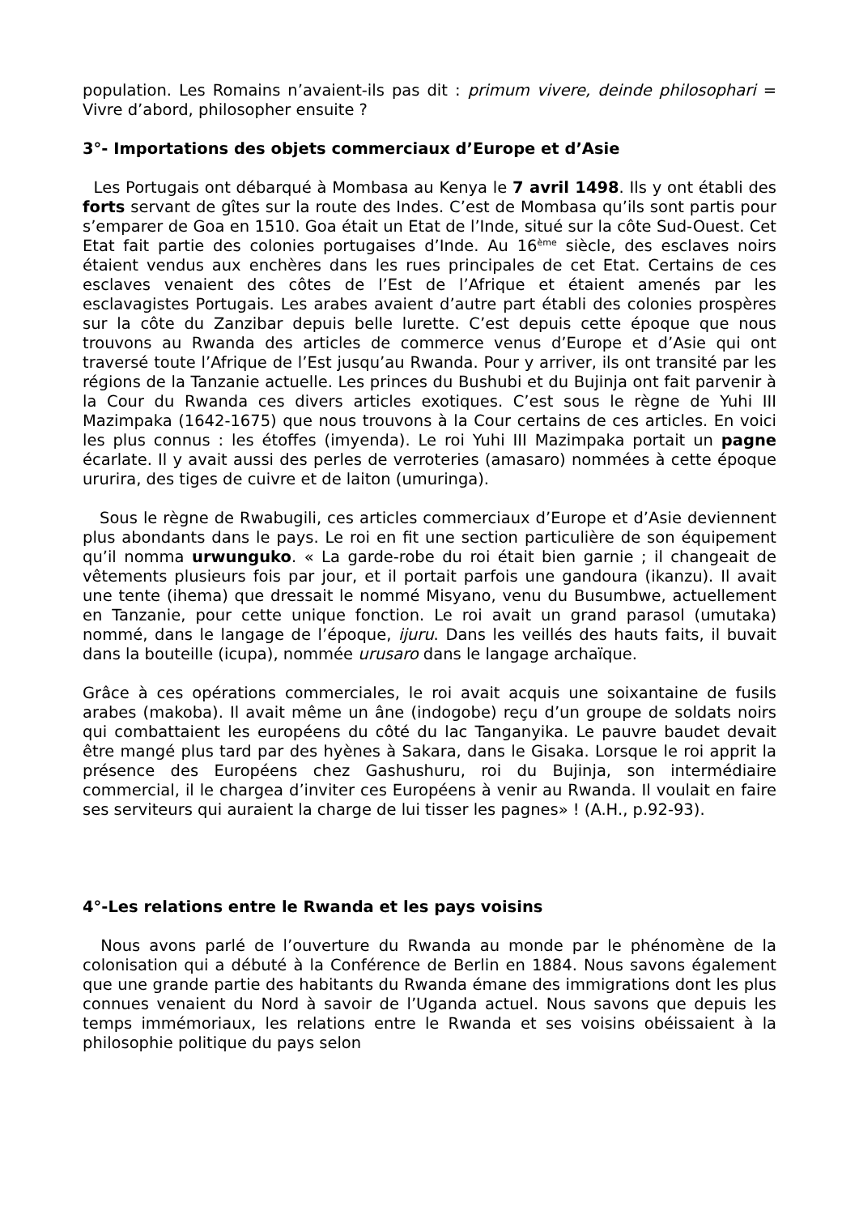population. Les Romains n’avaient-ils pas dit : primum vivere, deinde philosophari = Vivre d’abord, philosopher ensuite ?
3°- Importations des objets commerciaux d’Europe et d’Asie
Les Portugais ont débarqué à Mombasa au Kenya le 7 avril 1498. Ils y ont établi des forts servant de gîtes sur la route des Indes. C’est de Mombasa qu’ils sont partis pour s’emparer de Goa en 1510. Goa était un Etat de l’Inde, situé sur la côte Sud-Ouest. Cet Etat fait partie des colonies portugaises d’Inde. Au 16<sup>ème</sup> siècle, des esclaves noirs étaient vendus aux enchères dans les rues principales de cet Etat. Certains de ces esclaves venaient des côtes de l’Est de l’Afrique et étaient amenés par les esclavagistes Portugais. Les arabes avaient d’autre part établi des colonies prospères sur la côte du Zanzibar depuis belle lurette. C’est depuis cette époque que nous trouvons au Rwanda des articles de commerce venus d’Europe et d’Asie qui ont traversé toute l’Afrique de l’Est jusqu’au Rwanda. Pour y arriver, ils ont transité par les régions de la Tanzanie actuelle. Les princes du Bushubi et du Bujinja ont fait parvenir à la Cour du Rwanda ces divers articles exotiques. C’est sous le règne de Yuhi III Mazimpaka (1642-1675) que nous trouvons à la Cour certains de ces articles. En voici les plus connus : les étoffes (imyenda). Le roi Yuhi III Mazimpaka portait un pagne écarlate. Il y avait aussi des perles de verroteries (amasaro) nommées à cette époque ururira, des tiges de cuivre et de laiton (umuringa).
Sous le règne de Rwabugili, ces articles commerciaux d’Europe et d’Asie deviennent plus abondants dans le pays. Le roi en fit une section particulière de son équipement qu’il nomma urwunguko. « La garde-robe du roi était bien garnie ; il changeait de vêtements plusieurs fois par jour, et il portait parfois une gandoura (ikanzu). Il avait une tente (ihema) que dressait le nommé Misyano, venu du Busumbwe, actuellement en Tanzanie, pour cette unique fonction. Le roi avait un grand parasol (umutaka) nommé, dans le langage de l’époque, ijuru. Dans les veillés des hauts faits, il buvait dans la bouteille (icupa), nommée urusaro dans le langage archaïque.
Grâce à ces opérations commerciales, le roi avait acquis une soixantaine de fusils arabes (makoba). Il avait même un âne (indogobe) reçu d’un groupe de soldats noirs qui combattaient les européens du côté du lac Tanganyika. Le pauvre baudet devait être mangé plus tard par des hyènes à Sakara, dans le Gisaka. Lorsque le roi apprit la présence des Européens chez Gashushuru, roi du Bujinja, son intermédiaire commercial, il le chargea d’inviter ces Européens à venir au Rwanda. Il voulait en faire ses serviteurs qui auraient la charge de lui tisser les pagnes» ! (A.H., p.92-93).
4°-Les relations entre le Rwanda et les pays voisins
Nous avons parlé de l’ouverture du Rwanda au monde par le phénomène de la colonisation qui a débuté à la Conférence de Berlin en 1884. Nous savons également que une grande partie des habitants du Rwanda émane des immigrations dont les plus connues venaient du Nord à savoir de l’Uganda actuel. Nous savons que depuis les temps immémoriaux, les relations entre le Rwanda et ses voisins obéissaient à la philosophie politique du pays selon